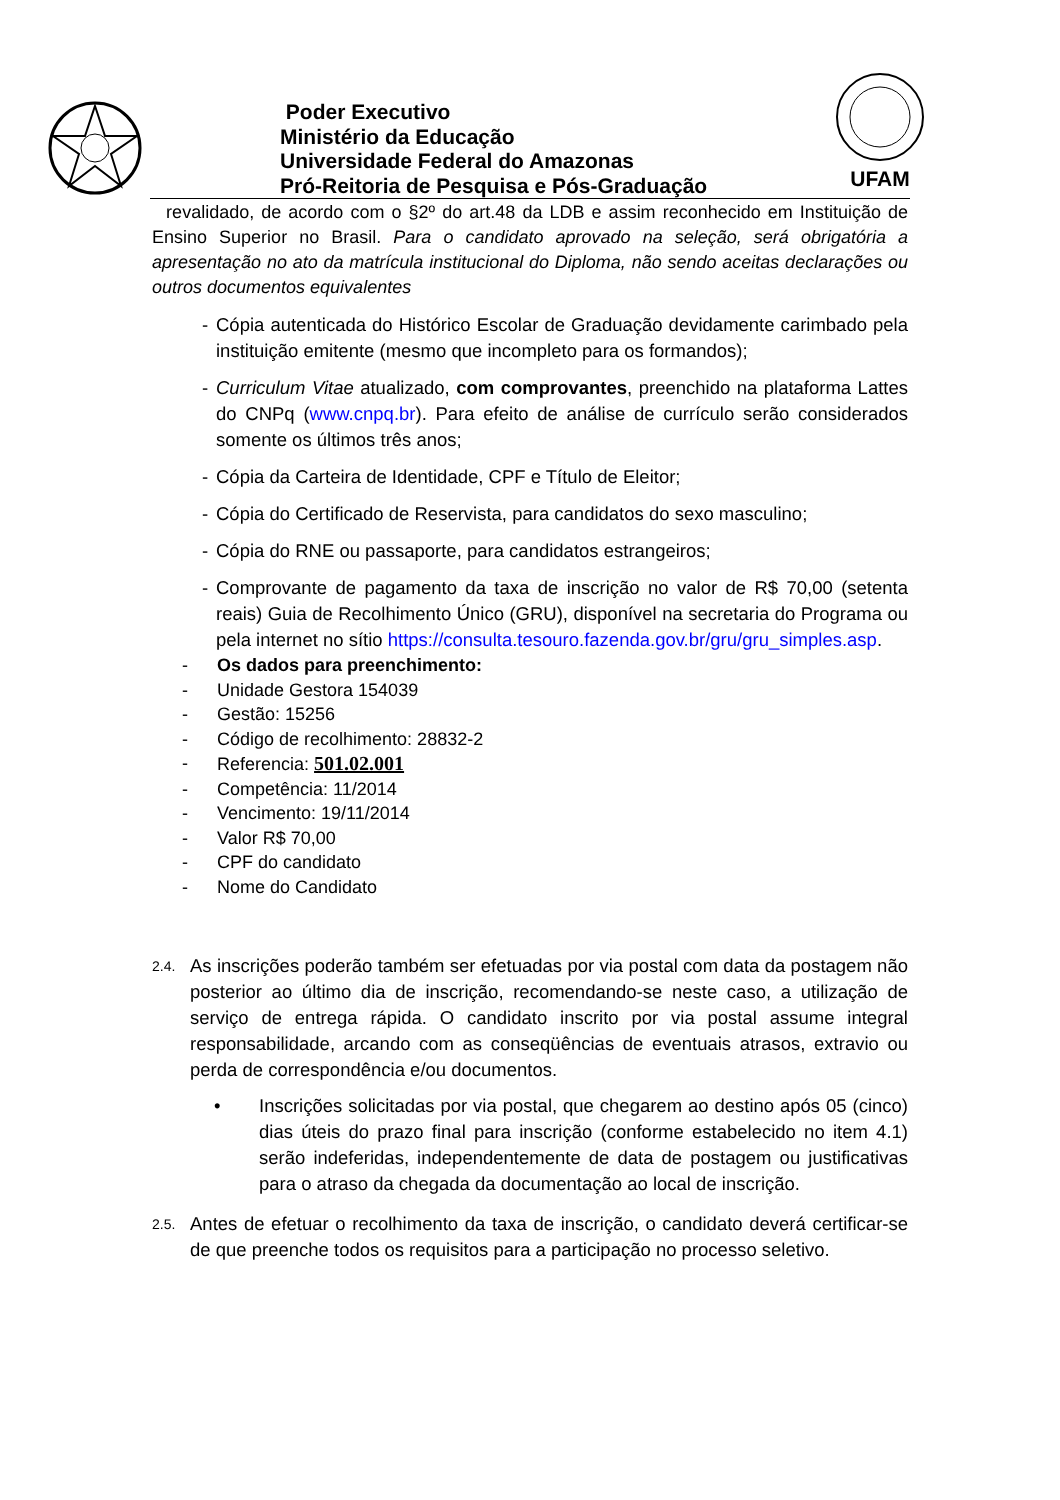Poder Executivo
Ministério da Educação
Universidade Federal do Amazonas
Pró-Reitoria de Pesquisa e Pós-Graduação
UFAM
revalidado, de acordo com o §2º do art.48 da LDB e assim reconhecido em Instituição de Ensino Superior no Brasil. Para o candidato aprovado na seleção, será obrigatória a apresentação no ato da matrícula institucional do Diploma, não sendo aceitas declarações ou outros documentos equivalentes
- Cópia autenticada do Histórico Escolar de Graduação devidamente carimbado pela instituição emitente (mesmo que incompleto para os formandos);
- Curriculum Vitae atualizado, com comprovantes, preenchido na plataforma Lattes do CNPq (www.cnpq.br). Para efeito de análise de currículo serão considerados somente os últimos três anos;
- Cópia da Carteira de Identidade, CPF e Título de Eleitor;
- Cópia do Certificado de Reservista, para candidatos do sexo masculino;
- Cópia do RNE ou passaporte, para candidatos estrangeiros;
- Comprovante de pagamento da taxa de inscrição no valor de R$ 70,00 (setenta reais) Guia de Recolhimento Único (GRU), disponível na secretaria do Programa ou pela internet no sítio https://consulta.tesouro.fazenda.gov.br/gru/gru_simples.asp.
- Os dados para preenchimento:
- Unidade Gestora 154039
- Gestão: 15256
- Código de recolhimento: 28832-2
- Referencia: 501.02.001
- Competência: 11/2014
- Vencimento: 19/11/2014
- Valor R$ 70,00
- CPF do candidato
- Nome do Candidato
2.4.
As inscrições poderão também ser efetuadas por via postal com data da postagem não posterior ao último dia de inscrição, recomendando-se neste caso, a utilização de serviço de entrega rápida. O candidato inscrito por via postal assume integral responsabilidade, arcando com as conseqüências de eventuais atrasos, extravio ou perda de correspondência e/ou documentos.
• Inscrições solicitadas por via postal, que chegarem ao destino após 05 (cinco) dias úteis do prazo final para inscrição (conforme estabelecido no item 4.1) serão indeferidas, independentemente de data de postagem ou justificativas para o atraso da chegada da documentação ao local de inscrição.
2.5.
Antes de efetuar o recolhimento da taxa de inscrição, o candidato deverá certificar-se de que preenche todos os requisitos para a participação no processo seletivo.